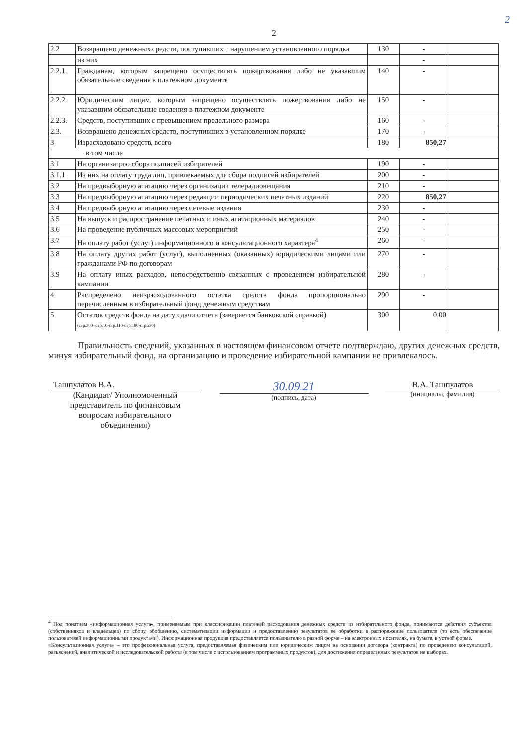2
2
| 2.2 | Возвращено денежных средств, поступивших с нарушением установленного порядка | 130 | - | |
| | из них | | - | |
| 2.2.1. | Гражданам, которым запрещено осуществлять пожертвования либо не указавшим обязательные сведения в платежном документе | 140 | - | |
| 2.2.2. | Юридическим лицам, которым запрещено осуществлять пожертвования либо не указавшим обязательные сведения в платежном документе | 150 | - | |
| 2.2.3. | Средств, поступивших с превышением предельного размера | 160 | - | |
| 2.3. | Возвращено денежных средств, поступивших в установленном порядке | 170 | - | |
| 3 | Израсходовано средств, всего | 180 | 850,27 | |
| в том числе | | | | |
| 3.1 | На организацию сбора подписей избирателей | 190 | - | |
| 3.1.1 | Из них на оплату труда лиц, привлекаемых для сбора подписей избирателей | 200 | - | |
| 3.2 | На предвыборную агитацию через организации телерадиовещания | 210 | - | |
| 3.3 | На предвыборную агитацию через редакции периодических печатных изданий | 220 | 850,27 | |
| 3.4 | На предвыборную агитацию через сетевые издания | 230 | - | |
| 3.5 | На выпуск и распространение печатных и иных агитационных материалов | 240 | - | |
| 3.6 | На проведение публичных массовых мероприятий | 250 | - | |
| 3.7 | На оплату работ (услуг) информационного и консультационного характера<sup>4</sup> | 260 | - | |
| 3.8 | На оплату других работ (услуг), выполненных (оказанных) юридическими лицами или гражданами РФ по договорам | 270 | - | |
| 3.9 | На оплату иных расходов, непосредственно связанных с проведением избирательной кампании | 280 | - | |
| 4 | Распределено неизрасходованного остатка средств фонда пропорционально перечисленным в избирательный фонд денежным средствам | 290 | - | |
| 5 | Остаток средств фонда на дату сдачи отчета (заверяется банковской справкой) (стр.300=стр.10-стр.110-стр.180-стр.290) | 300 | 0,00 | |
Правильность сведений, указанных в настоящем финансовом отчете подтверждаю, других денежных средств, минуя избирательный фонд, на организацию и проведение избирательной кампании не привлекалось.
Ташпулатов В.А.
(Кандидат/ Уполномоченный
представитель по финансовым
вопросам избирательного
объединения)
30.09.21
(подпись, дата)
В.А. Ташпулатов
(инициалы, фамилия)
<sup>4</sup> Под понятием «информационная услуга», применяемым при классификации платежей расходования денежных средств из избирательного фонда, понимаются действия субъектов (собственников и владельцев) по сбору, обобщению, систематизации информации и предоставлению результатов ее обработки в распоряжение пользователя (то есть обеспечение пользователей информационными продуктами). Информационная продукция предоставляется пользователю в разной форме – на электронных носителях, на бумаге, в устной форме.
«Консультационная услуга» – это профессиональная услуга, предоставляемая физическим или юридическим лицом на основании договора (контракта) по проведению консультаций, разъяснений, аналитической и исследовательской работы (в том числе с использованием программных продуктов), для достижения определенных результатов на выборах.